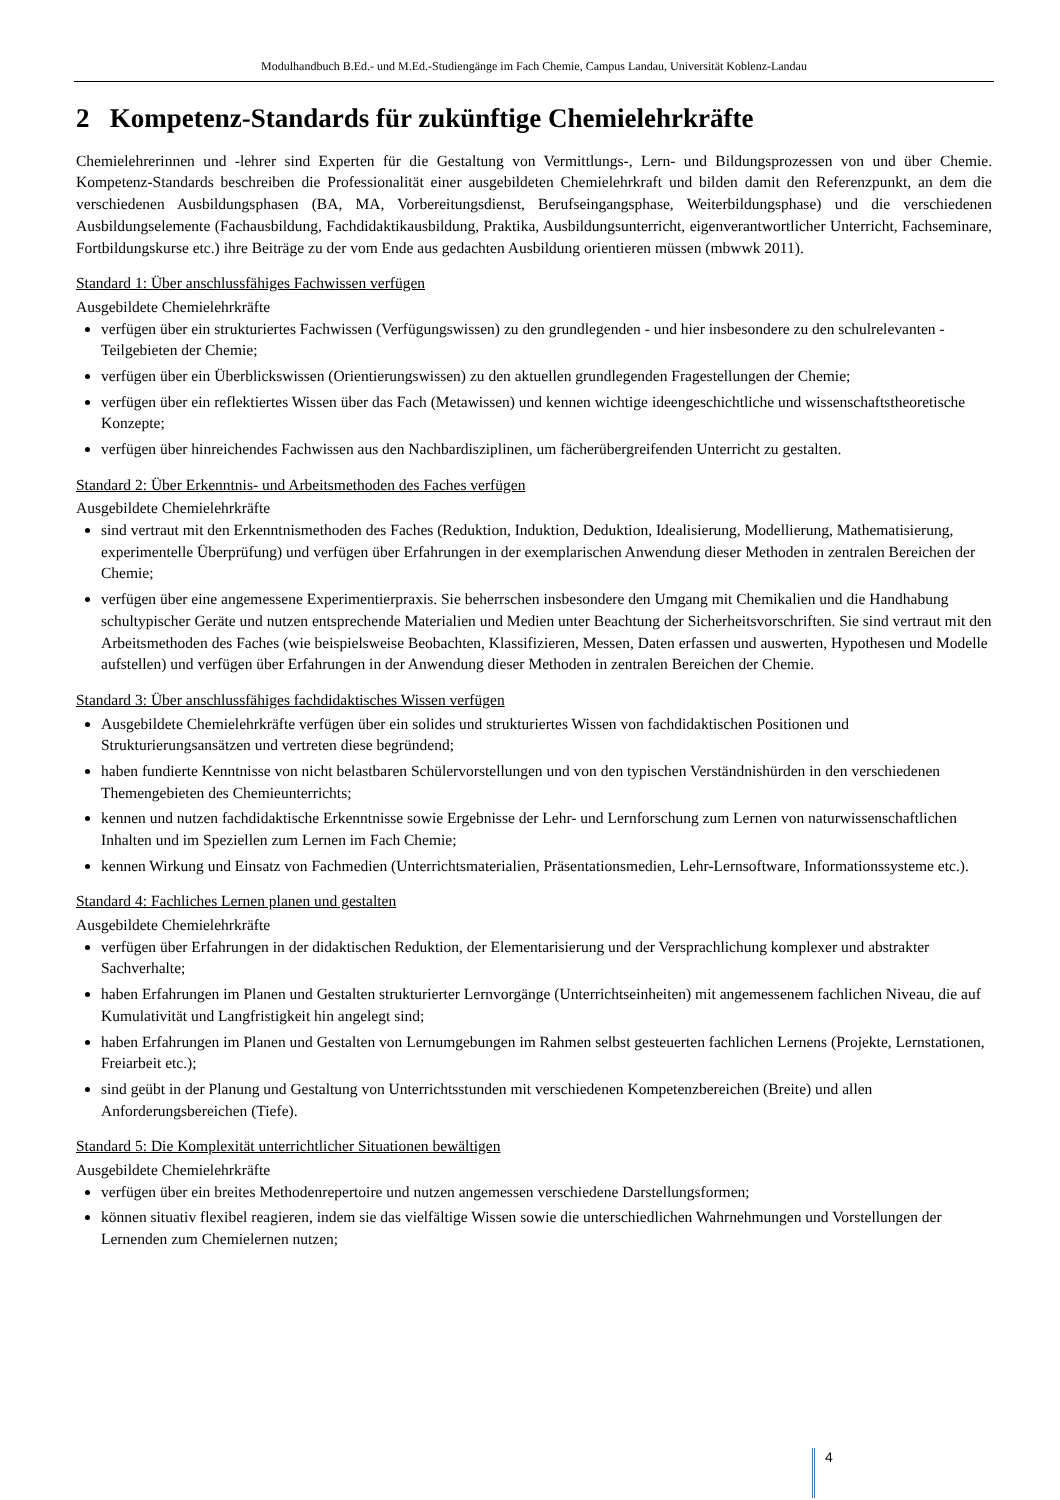Modulhandbuch B.Ed.- und M.Ed.-Studiengänge im Fach Chemie, Campus Landau, Universität Koblenz-Landau
2 Kompetenz-Standards für zukünftige Chemielehrkräfte
Chemielehrerinnen und -lehrer sind Experten für die Gestaltung von Vermittlungs-, Lern- und Bildungsprozessen von und über Chemie. Kompetenz-Standards beschreiben die Professionalität einer ausgebildeten Chemielehrkraft und bilden damit den Referenzpunkt, an dem die verschiedenen Ausbildungsphasen (BA, MA, Vorbereitungsdienst, Berufseingangsphase, Weiterbildungsphase) und die verschiedenen Ausbildungselemente (Fachausbildung, Fachdidaktikausbildung, Praktika, Ausbildungsunterricht, eigenverantwortlicher Unterricht, Fachseminare, Fortbildungskurse etc.) ihre Beiträge zu der vom Ende aus gedachten Ausbildung orientieren müssen (mbwwk 2011).
Standard 1: Über anschlussfähiges Fachwissen verfügen
Ausgebildete Chemielehrkräfte
verfügen über ein strukturiertes Fachwissen (Verfügungswissen) zu den grundlegenden - und hier insbesondere zu den schulrelevanten - Teilgebieten der Chemie;
verfügen über ein Überblickswissen (Orientierungswissen) zu den aktuellen grundlegenden Fragestellungen der Chemie;
verfügen über ein reflektiertes Wissen über das Fach (Metawissen) und kennen wichtige ideengeschichtliche und wissenschaftstheoretische Konzepte;
verfügen über hinreichendes Fachwissen aus den Nachbardisziplinen, um fächerübergreifenden Unterricht zu gestalten.
Standard 2: Über Erkenntnis- und Arbeitsmethoden des Faches verfügen
Ausgebildete Chemielehrkräfte
sind vertraut mit den Erkenntnismethoden des Faches (Reduktion, Induktion, Deduktion, Idealisierung, Modellierung, Mathematisierung, experimentelle Überprüfung) und verfügen über Erfahrungen in der exemplarischen Anwendung dieser Methoden in zentralen Bereichen der Chemie;
verfügen über eine angemessene Experimentierpraxis. Sie beherrschen insbesondere den Umgang mit Chemikalien und die Handhabung schultypischer Geräte und nutzen entsprechende Materialien und Medien unter Beachtung der Sicherheitsvorschriften. Sie sind vertraut mit den Arbeitsmethoden des Faches (wie beispielsweise Beobachten, Klassifizieren, Messen, Daten erfassen und auswerten, Hypothesen und Modelle aufstellen) und verfügen über Erfahrungen in der Anwendung dieser Methoden in zentralen Bereichen der Chemie.
Standard 3: Über anschlussfähiges fachdidaktisches Wissen verfügen
Ausgebildete Chemielehrkräfte verfügen über ein solides und strukturiertes Wissen von fachdidaktischen Positionen und Strukturierungsansätzen und vertreten diese begründend;
haben fundierte Kenntnisse von nicht belastbaren Schülervorstellungen und von den typischen Verständnishürden in den verschiedenen Themengebieten des Chemieunterrichts;
kennen und nutzen fachdidaktische Erkenntnisse sowie Ergebnisse der Lehr- und Lernforschung zum Lernen von naturwissenschaftlichen Inhalten und im Speziellen zum Lernen im Fach Chemie;
kennen Wirkung und Einsatz von Fachmedien (Unterrichtsmaterialien, Präsentationsmedien, Lehr-Lernsoftware, Informationssysteme etc.).
Standard 4: Fachliches Lernen planen und gestalten
Ausgebildete Chemielehrkräfte
verfügen über Erfahrungen in der didaktischen Reduktion, der Elementarisierung und der Versprachlichung komplexer und abstrakter Sachverhalte;
haben Erfahrungen im Planen und Gestalten strukturierter Lernvorgänge (Unterrichtseinheiten) mit angemessenem fachlichen Niveau, die auf Kumulativität und Langfristigkeit hin angelegt sind;
haben Erfahrungen im Planen und Gestalten von Lernumgebungen im Rahmen selbst gesteuerten fachlichen Lernens (Projekte, Lernstationen, Freiarbeit etc.);
sind geübt in der Planung und Gestaltung von Unterrichtsstunden mit verschiedenen Kompetenzbereichen (Breite) und allen Anforderungsbereichen (Tiefe).
Standard 5: Die Komplexität unterrichtlicher Situationen bewältigen
Ausgebildete Chemielehrkräfte
verfügen über ein breites Methodenrepertoire und nutzen angemessen verschiedene Darstellungsformen;
können situativ flexibel reagieren, indem sie das vielfältige Wissen sowie die unterschiedlichen Wahrnehmungen und Vorstellungen der Lernenden zum Chemielernen nutzen;
4